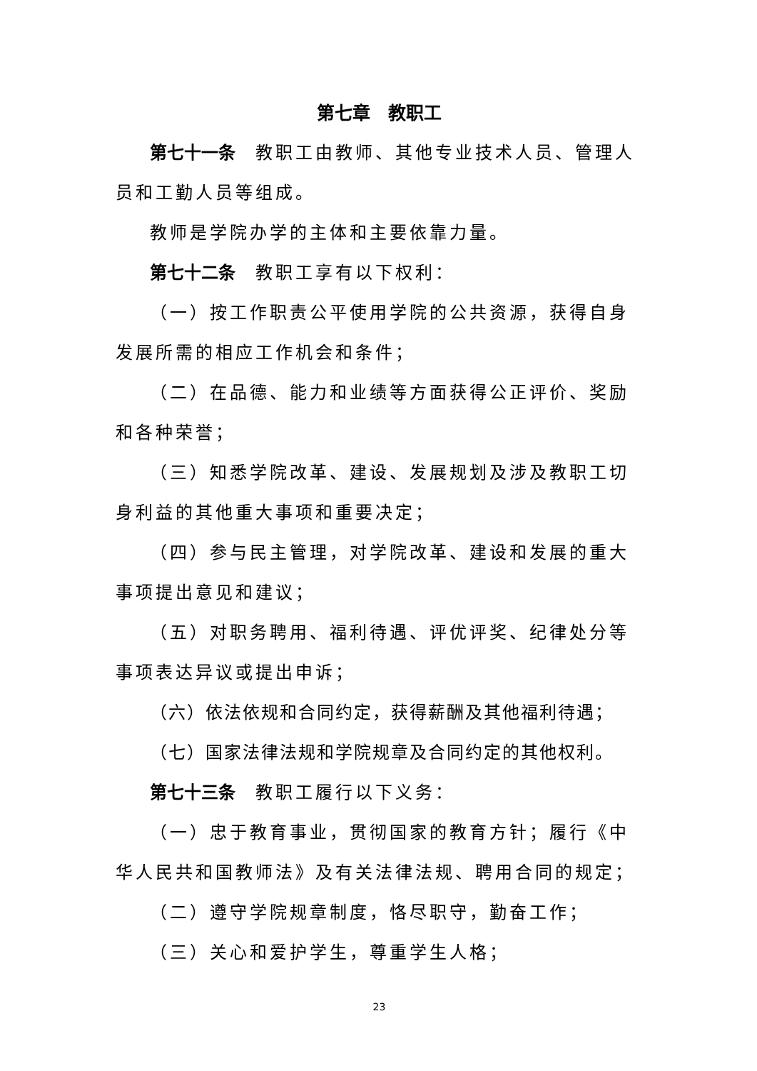第七章　教职工
第七十一条　教职工由教师、其他专业技术人员、管理人员和工勤人员等组成。
教师是学院办学的主体和主要依靠力量。
第七十二条　教职工享有以下权利：
（一）按工作职责公平使用学院的公共资源，获得自身发展所需的相应工作机会和条件；
（二）在品德、能力和业绩等方面获得公正评价、奖励和各种荣誉；
（三）知悉学院改革、建设、发展规划及涉及教职工切身利益的其他重大事项和重要决定；
（四）参与民主管理，对学院改革、建设和发展的重大事项提出意见和建议；
（五）对职务聘用、福利待遇、评优评奖、纪律处分等事项表达异议或提出申诉；
（六）依法依规和合同约定，获得薪酬及其他福利待遇；
（七）国家法律法规和学院规章及合同约定的其他权利。
第七十三条　教职工履行以下义务：
（一）忠于教育事业，贯彻国家的教育方针；履行《中华人民共和国教师法》及有关法律法规、聘用合同的规定；
（二）遵守学院规章制度，恪尽职守，勤奋工作；
（三）关心和爱护学生，尊重学生人格；
23